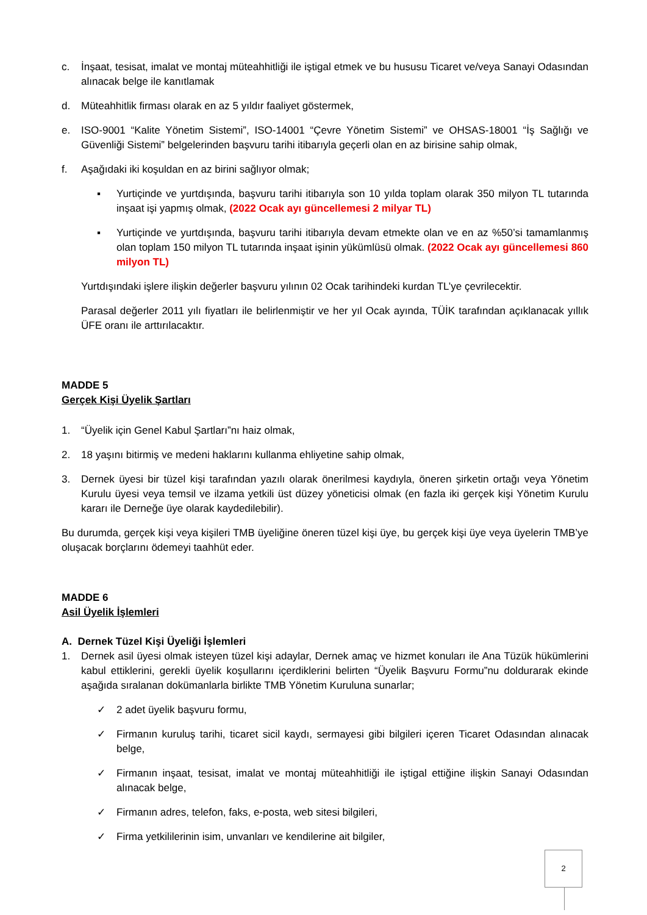c. İnşaat, tesisat, imalat ve montaj müteahhitliği ile iştigal etmek ve bu hususu Ticaret ve/veya Sanayi Odasından alınacak belge ile kanıtlamak
d. Müteahhitlik firması olarak en az 5 yıldır faaliyet göstermek,
e. ISO-9001 “Kalite Yönetim Sistemi”, ISO-14001 “Çevre Yönetim Sistemi” ve OHSAS-18001 “İş Sağlığı ve Güvenliği Sistemi” belgelerinden başvuru tarihi itibarıyla geçerli olan en az birisine sahip olmak,
f. Aşağıdaki iki koşuldan en az birini sağlıyor olmak;
▪ Yurtiçinde ve yurtdışında, başvuru tarihi itibarıyla son 10 yılda toplam olarak 350 milyon TL tutarında inşaat işi yapmış olmak, (2022 Ocak ayı güncellemesi 2 milyar TL)
▪ Yurtiçinde ve yurtdışında, başvuru tarihi itibarıyla devam etmekte olan ve en az %50’si tamamlanmış olan toplam 150 milyon TL tutarında inşaat işinin yükümlüsü olmak. (2022 Ocak ayı güncellemesi 860 milyon TL)
Yurtdışındaki işlere ilişkin değerler başvuru yılının 02 Ocak tarihindeki kurdan TL’ye çevrilecektir.
Parasal değerler 2011 yılı fiyatları ile belirlenmiştir ve her yıl Ocak ayında, TÜİK tarafından açıklanacak yıllık ÜFE oranı ile arttırılacaktır.
MADDE 5
Gerçek Kişi Üyelik Şartları
1. “Üyelik için Genel Kabul Şartları”nı haiz olmak,
2. 18 yaşını bitirmiş ve medeni haklarını kullanma ehliyetine sahip olmak,
3. Dernek üyesi bir tüzel kişi tarafından yazılı olarak önerilmesi kaydıyla, öneren şirketin ortağı veya Yönetim Kurulu üyesi veya temsil ve ilzama yetkili üst düzey yöneticisi olmak (en fazla iki gerçek kişi Yönetim Kurulu kararı ile Derneğe üye olarak kaydedilebilir).
Bu durumda, gerçek kişi veya kişileri TMB üyeliğine öneren tüzel kişi üye, bu gerçek kişi üye veya üyelerin TMB’ye oluşacak borçlarını ödemeyi taahhüt eder.
MADDE 6
Asil Üyelik İşlemleri
A. Dernek Tüzel Kişi Üyeliği İşlemleri
1. Dernek asil üyesi olmak isteyen tüzel kişi adaylar, Dernek amaç ve hizmet konuları ile Ana Tüzük hükümlerini kabul ettiklerini, gerekli üyelik koşullarını içerdiklerini belirten “Üyelik Başvuru Formu”nu doldurarak ekinde aşağıda sıralanan dokümanlarla birlikte TMB Yönetim Kuruluna sunarlar;
✓ 2 adet üyelik başvuru formu,
✓ Firmanın kuruluş tarihi, ticaret sicil kaydı, sermayesi gibi bilgileri içeren Ticaret Odasından alınacak belge,
✓ Firmanın inşaat, tesisat, imalat ve montaj müteahhitliği ile iştigal ettiğine ilişkin Sanayi Odasından alınacak belge,
✓ Firmanın adres, telefon, faks, e-posta, web sitesi bilgileri,
✓ Firma yetkililerinin isim, unvanları ve kendilerine ait bilgiler,
2